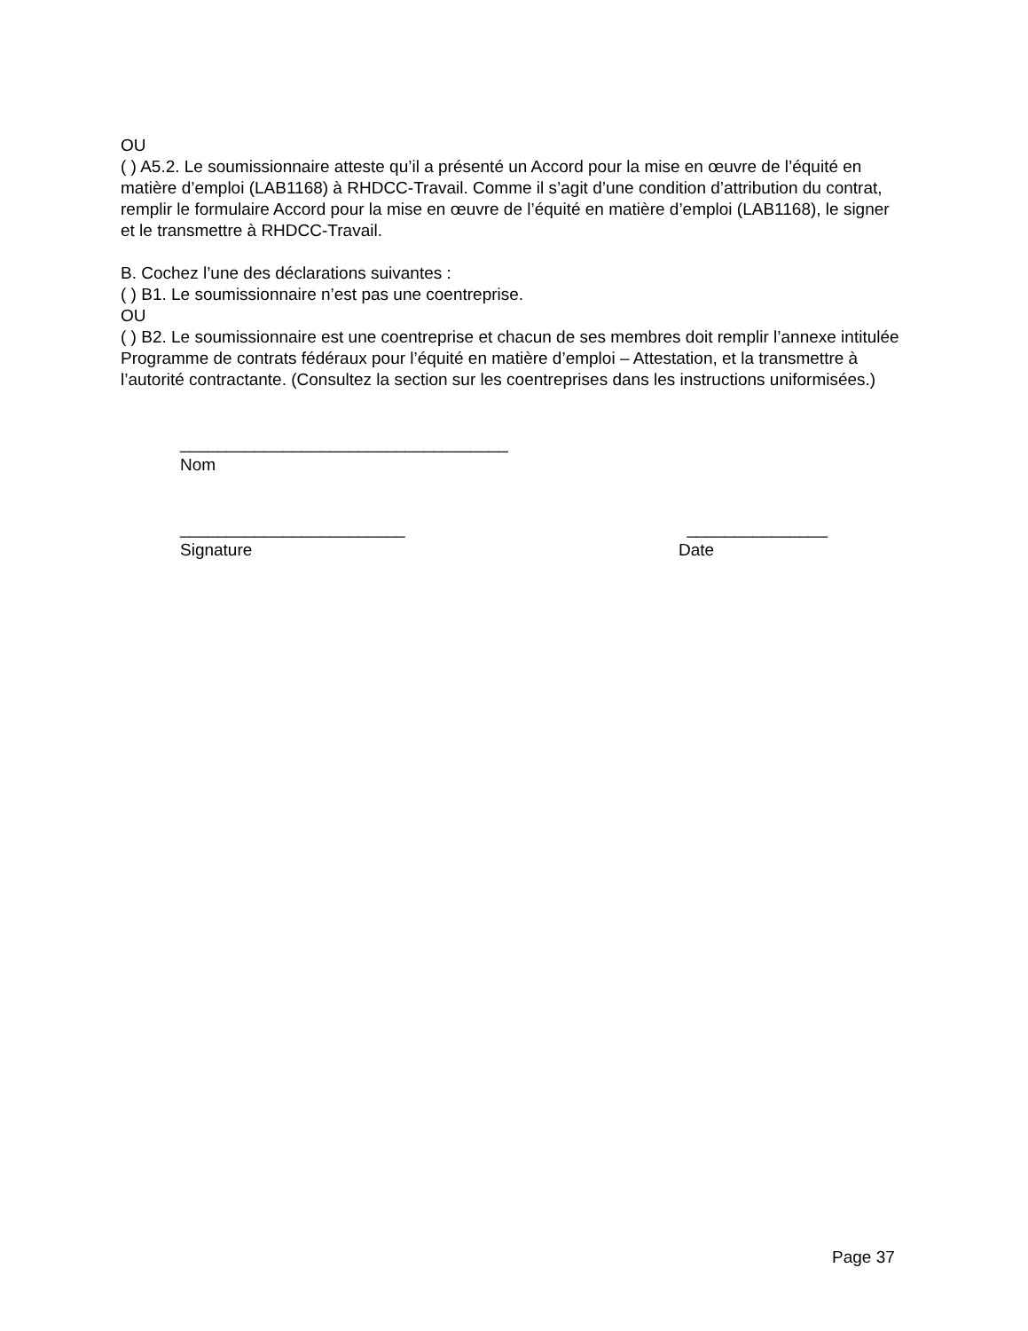OU
( ) A5.2. Le soumissionnaire atteste qu’il a présenté un Accord pour la mise en œuvre de l’équité en matière d’emploi (LAB1168) à RHDCC-Travail. Comme il s’agit d’une condition d’attribution du contrat, remplir le formulaire Accord pour la mise en œuvre de l’équité en matière d’emploi (LAB1168), le signer et le transmettre à RHDCC-Travail.
B. Cochez l’une des déclarations suivantes :
( ) B1. Le soumissionnaire n’est pas une coentreprise.
OU
( ) B2. Le soumissionnaire est une coentreprise et chacun de ses membres doit remplir l’annexe intitulée Programme de contrats fédéraux pour l’équité en matière d’emploi – Attestation, et la transmettre à l’autorité contractante. (Consultez la section sur les coentreprises dans les instructions uniformisées.)
___________________________________
Nom
________________________ _______________
Signature Date
Page 37